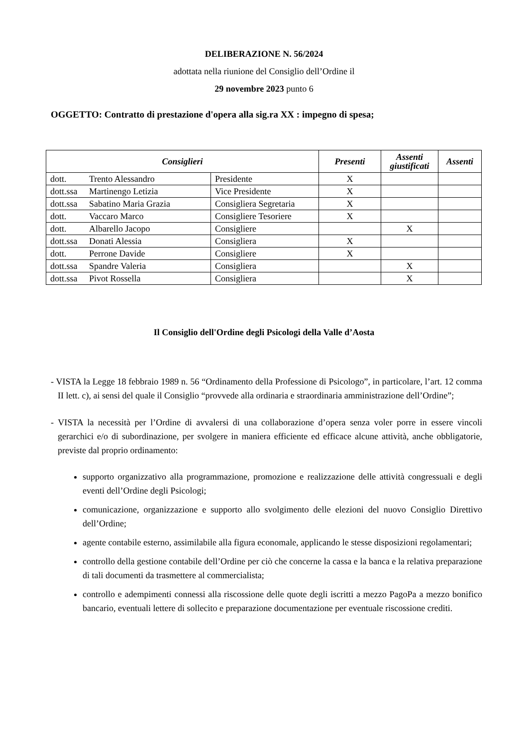DELIBERAZIONE N. 56/2024
adottata nella riunione del Consiglio dell’Ordine il
29 novembre 2023 punto 6
OGGETTO: Contratto di prestazione d'opera alla sig.ra XX : impegno di spesa;
| Consiglieri | | Presenti | Assenti giustificati | Assenti |
| --- | --- | --- | --- | --- |
| dott. Trento Alessandro | Presidente | X | | |
| dott.ssa Martinengo Letizia | Vice Presidente | X | | |
| dott.ssa Sabatino Maria Grazia | Consigliera Segretaria | X | | |
| dott. Vaccaro Marco | Consigliere Tesoriere | X | | |
| dott. Albarello Jacopo | Consigliere | | X | |
| dott.ssa Donati Alessia | Consigliera | X | | |
| dott. Perrone Davide | Consigliere | X | | |
| dott.ssa Spandre Valeria | Consigliera | | X | |
| dott.ssa Pivot Rossella | Consigliera | | X | |
Il Consiglio dell'Ordine degli Psicologi della Valle d’Aosta
- VISTA la Legge 18 febbraio 1989 n. 56 “Ordinamento della Professione di Psicologo”, in particolare, l’art. 12 comma II lett. c), ai sensi del quale il Consiglio “provvede alla ordinaria e straordinaria amministrazione dell’Ordine”;
- VISTA la necessità per l’Ordine di avvalersi di una collaborazione d’opera senza voler porre in essere vincoli gerarchici e/o di subordinazione, per svolgere in maniera efficiente ed efficace alcune attività, anche obbligatorie, previste dal proprio ordinamento:
supporto organizzativo alla programmazione, promozione e realizzazione delle attività congressuali e degli eventi dell’Ordine degli Psicologi;
comunicazione, organizzazione e supporto allo svolgimento delle elezioni del nuovo Consiglio Direttivo dell’Ordine;
agente contabile esterno, assimilabile alla figura economale, applicando le stesse disposizioni regolamentari;
controllo della gestione contabile dell’Ordine per ciò che concerne la cassa e la banca e la relativa preparazione di tali documenti da trasmettere al commercialista;
controllo e adempimenti connessi alla riscossione delle quote degli iscritti a mezzo PagoPa a mezzo bonifico bancario, eventuali lettere di sollecito e preparazione documentazione per eventuale riscossione crediti.